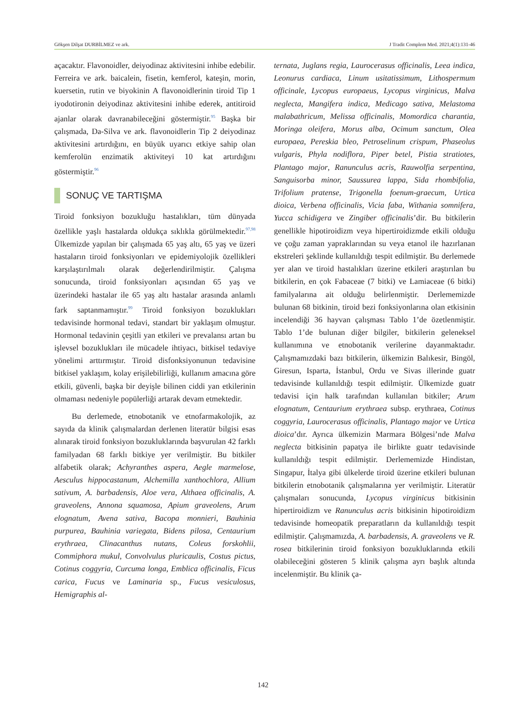Gökşen Dilşat DURBİLMEZ ve ark. J Tradit Complem Med. 2021;4(1):131-46
açacaktır. Flavonoidler, deiyodinaz aktivitesini inhibe edebilir. Ferreira ve ark. baicalein, fisetin, kemferol, kateşin, morin, kuersetin, rutin ve biyokinin A flavonoidlerinin tiroid Tip 1 iyodotironin deiyodinaz aktivitesini inhibe ederek, antitiroid ajanlar olarak davranabileceğini göstermiştir.<sup>95</sup> Başka bir çalışmada, Da-Silva ve ark. flavonoidlerin Tip 2 deiyodinaz aktivitesini artırdığını, en büyük uyarıcı etkiye sahip olan kemferolün enzimatik aktiviteyi 10 kat artırdığını göstermiştir.<sup>96</sup>
SONUÇ VE TARTIŞMA
Tiroid fonksiyon bozukluğu hastalıkları, tüm dünyada özellikle yaşlı hastalarda oldukça sıklıkla görülmektedir.<sup>97,98</sup> Ülkemizde yapılan bir çalışmada 65 yaş altı, 65 yaş ve üzeri hastaların tiroid fonksiyonları ve epidemiyolojik özellikleri karşılaştırılmalı olarak değerlendirilmiştir. Çalışma sonucunda, tiroid fonksiyonları açısından 65 yaş ve üzerindeki hastalar ile 65 yaş altı hastalar arasında anlamlı fark saptanmamıştır.<sup>99</sup> Tiroid fonksiyon bozuklukları tedavisinde hormonal tedavi, standart bir yaklaşım olmuştur. Hormonal tedavinin çeşitli yan etkileri ve prevalansı artan bu işlevsel bozuklukları ile mücadele ihtiyacı, bitkisel tedaviye yönelimi arttırmıştır. Tiroid disfonksiyonunun tedavisine bitkisel yaklaşım, kolay erişilebilirliği, kullanım amacına göre etkili, güvenli, başka bir deyişle bilinen ciddi yan etkilerinin olmaması nedeniyle popülerliği artarak devam etmektedir.
Bu derlemede, etnobotanik ve etnofarmakolojik, az sayıda da klinik çalışmalardan derlenen literatür bilgisi esas alınarak tiroid fonksiyon bozukluklarında başvurulan 42 farklı familyadan 68 farklı bitkiye yer verilmiştir. Bu bitkiler alfabetik olarak; Achyranthes aspera, Aegle marmelose, Aesculus hippocastanum, Alchemilla xanthochlora, Allium sativum, A. barbadensis, Aloe vera, Althaea officinalis, A. graveolens, Annona squamosa, Apium graveolens, Arum elognatum, Avena sativa, Bacopa monnieri, Bauhinia purpurea, Bauhinia variegata, Bidens pilosa, Centaurium erythraea, Clinacanthus nutans, Coleus forskohlii, Commiphora mukul, Convolvulus pluricaulis, Costus pictus, Cotinus coggyria, Curcuma longa, Emblica officinalis, Ficus carica, Fucus ve Laminaria sp., Fucus vesiculosus, Hemigraphis al-
ternata, Juglans regia, Laurocerasus officinalis, Leea indica, Leonurus cardiaca, Linum usitatissimum, Lithospermum officinale, Lycopus europaeus, Lycopus virginicus, Malva neglecta, Mangifera indica, Medicago sativa, Melastoma malabathricum, Melissa officinalis, Momordica charantia, Moringa oleifera, Morus alba, Ocimum sanctum, Olea europaea, Pereskia bleo, Petroselinum crispum, Phaseolus vulgaris, Phyla nodiflora, Piper betel, Pistia stratiotes, Plantago major, Ranunculus acris, Rauwolfia serpentina, Sanguisorba minor, Saussurea lappa, Sida rhombifolia, Trifolium pratense, Trigonella foenum-graecum, Urtica dioica, Verbena officinalis, Vicia faba, Withania somnifera, Yucca schidigera ve Zingiber officinalis’dir. Bu bitkilerin genellikle hipotiroidizm veya hipertiroidizmde etkili olduğu ve çoğu zaman yapraklarından su veya etanol ile hazırlanan ekstreleri şeklinde kullanıldığı tespit edilmiştir. Bu derlemede yer alan ve tiroid hastalıkları üzerine etkileri araştırılan bu bitkilerin, en çok Fabaceae (7 bitki) ve Lamiaceae (6 bitki) familyalarına ait olduğu belirlenmiştir. Derlememizde bulunan 68 bitkinin, tiroid bezi fonksiyonlarına olan etkisinin incelendiği 36 hayvan çalışması Tablo 1’de özetlenmiştir. Tablo 1’de bulunan diğer bilgiler, bitkilerin geleneksel kullanımına ve etnobotanik verilerine dayanmaktadır. Çalışmamızdaki bazı bitkilerin, ülkemizin Balıkesir, Bingöl, Giresun, Isparta, İstanbul, Ordu ve Sivas illerinde guatr tedavisinde kullanıldığı tespit edilmiştir. Ülkemizde guatr tedavisi için halk tarafından kullanılan bitkiler; Arum elognatum, Centaurium erythraea subsp. erythraea, Cotinus coggyria, Laurocerasus officinalis, Plantago major ve Urtica dioica’dır. Ayrıca ülkemizin Marmara Bölgesi’nde Malva neglecta bitkisinin papatya ile birlikte guatr tedavisinde kullanıldığı tespit edilmiştir. Derlememizde Hindistan, Singapur, İtalya gibi ülkelerde tiroid üzerine etkileri bulunan bitkilerin etnobotanik çalışmalarına yer verilmiştir. Literatür çalışmaları sonucunda, Lycopus virginicus bitkisinin hipertiroidizm ve Ranunculus acris bitkisinin hipotiroidizm tedavisinde homeopatik preparatların da kullanıldığı tespit edilmiştir. Çalışmamızda, A. barbadensis, A. graveolens ve R. rosea bitkilerinin tiroid fonksiyon bozukluklarında etkili olabileceğini gösteren 5 klinik çalışma ayrı başlık altında incelenmiştir. Bu klinik ça-
142